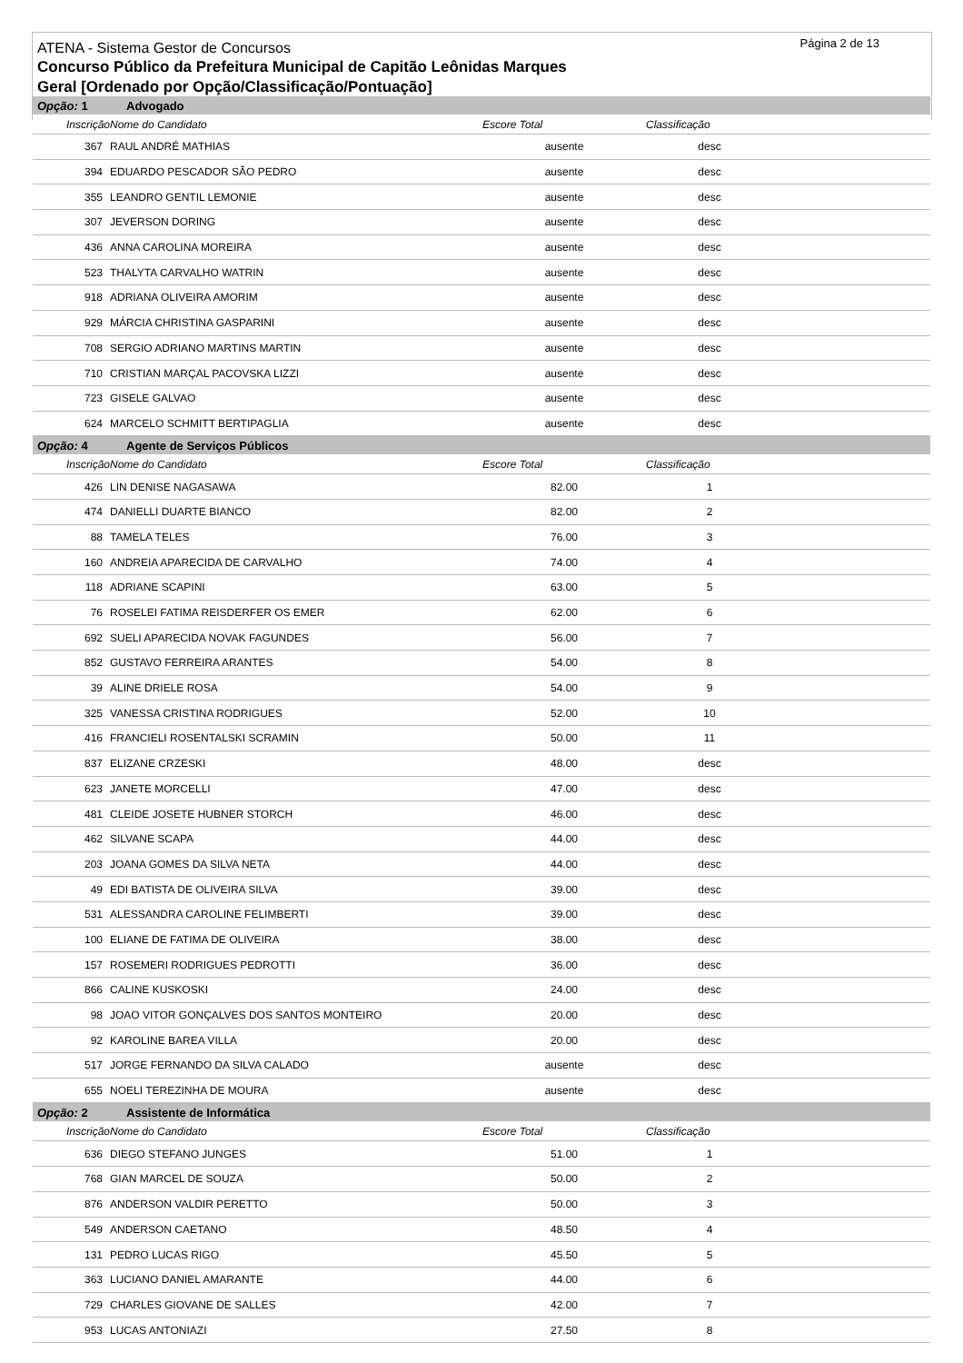Página 2 de 13
ATENA - Sistema Gestor de Concursos
Concurso Público da Prefeitura Municipal de Capitão Leônidas Marques
Geral [Ordenado por Opção/Classificação/Pontuação]
| Opção: 1 | Advogado | | | |
| Inscrição | Nome do Candidato | Escore Total | Classificação | |
| 367 | RAUL ANDRÉ MATHIAS | ausente | desc | |
| 394 | EDUARDO PESCADOR SÃO PEDRO | ausente | desc | |
| 355 | LEANDRO GENTIL LEMONIE | ausente | desc | |
| 307 | JEVERSON DORING | ausente | desc | |
| 436 | ANNA CAROLINA MOREIRA | ausente | desc | |
| 523 | THALYTA CARVALHO WATRIN | ausente | desc | |
| 918 | ADRIANA OLIVEIRA AMORIM | ausente | desc | |
| 929 | MÁRCIA CHRISTINA GASPARINI | ausente | desc | |
| 708 | SERGIO ADRIANO MARTINS MARTIN | ausente | desc | |
| 710 | CRISTIAN MARÇAL PACOVSKA LIZZI | ausente | desc | |
| 723 | GISELE GALVAO | ausente | desc | |
| 624 | MARCELO SCHMITT BERTIPAGLIA | ausente | desc | |
| Opção: 4 | Agente de Serviços Públicos | | | |
| Inscrição | Nome do Candidato | Escore Total | Classificação | |
| 426 | LIN DENISE NAGASAWA | 82.00 | 1 | |
| 474 | DANIELLI DUARTE BIANCO | 82.00 | 2 | |
| 88 | TAMELA TELES | 76.00 | 3 | |
| 160 | ANDREIA APARECIDA DE CARVALHO | 74.00 | 4 | |
| 118 | ADRIANE SCAPINI | 63.00 | 5 | |
| 76 | ROSELEI FATIMA REISDERFER OS EMER | 62.00 | 6 | |
| 692 | SUELI APARECIDA NOVAK FAGUNDES | 56.00 | 7 | |
| 852 | GUSTAVO FERREIRA ARANTES | 54.00 | 8 | |
| 39 | ALINE DRIELE ROSA | 54.00 | 9 | |
| 325 | VANESSA CRISTINA RODRIGUES | 52.00 | 10 | |
| 416 | FRANCIELI ROSENTALSKI SCRAMIN | 50.00 | 11 | |
| 837 | ELIZANE CRZESKI | 48.00 | desc | |
| 623 | JANETE MORCELLI | 47.00 | desc | |
| 481 | CLEIDE JOSETE HUBNER STORCH | 46.00 | desc | |
| 462 | SILVANE SCAPA | 44.00 | desc | |
| 203 | JOANA GOMES DA SILVA NETA | 44.00 | desc | |
| 49 | EDI BATISTA DE OLIVEIRA SILVA | 39.00 | desc | |
| 531 | ALESSANDRA CAROLINE FELIMBERTI | 39.00 | desc | |
| 100 | ELIANE DE FATIMA DE OLIVEIRA | 38.00 | desc | |
| 157 | ROSEMERI RODRIGUES PEDROTTI | 36.00 | desc | |
| 866 | CALINE KUSKOSKI | 24.00 | desc | |
| 98 | JOAO VITOR GONÇALVES DOS SANTOS MONTEIRO | 20.00 | desc | |
| 92 | KAROLINE BAREA VILLA | 20.00 | desc | |
| 517 | JORGE FERNANDO DA SILVA CALADO | ausente | desc | |
| 655 | NOELI TEREZINHA DE MOURA | ausente | desc | |
| Opção: 2 | Assistente de Informática | | | |
| Inscrição | Nome do Candidato | Escore Total | Classificação | |
| 636 | DIEGO STEFANO JUNGES | 51.00 | 1 | |
| 768 | GIAN MARCEL DE SOUZA | 50.00 | 2 | |
| 876 | ANDERSON VALDIR PERETTO | 50.00 | 3 | |
| 549 | ANDERSON CAETANO | 48.50 | 4 | |
| 131 | PEDRO LUCAS RIGO | 45.50 | 5 | |
| 363 | LUCIANO DANIEL AMARANTE | 44.00 | 6 | |
| 729 | CHARLES GIOVANE DE SALLES | 42.00 | 7 | |
| 953 | LUCAS ANTONIAZI | 27.50 | 8 | |